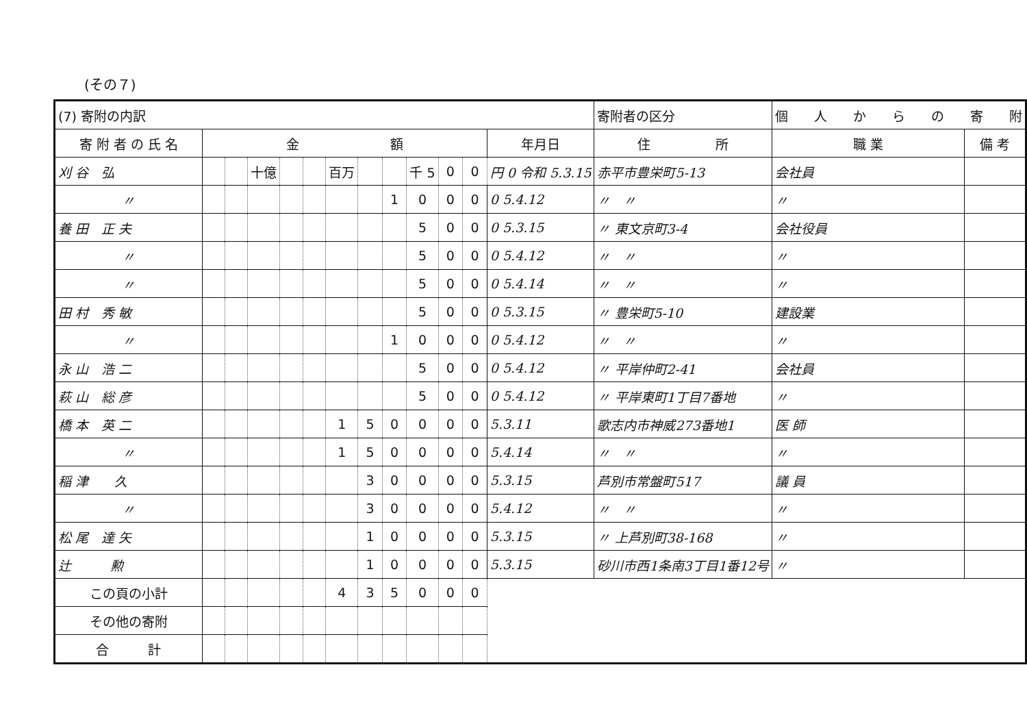(その７)
| (7) 寄附の内訳 | | | | | | | | | | | | | 寄附者の区分 | 個 人 か ら の 寄 附 | | |
| 寄 附 者 の 氏 名 | 金 額 | | | | | | | | | | | 年月日 | 住 所 | | 職 業 | 備 考 |
| 刈 谷 弘 | | | 十億 | | | 百万 | | | 千 5 | 0 | 0 | 円 0 令和 5.3.15 | 赤平市豊栄町5-13 | | 会社員 | |
| 〃 | | | | | | | | 1 | 0 | 0 | 0 | 0 5.4.12 | 〃 〃 | | 〃 | |
| 養 田 正 夫 | | | | | | | | | 5 | 0 | 0 | 0 5.3.15 | 〃 東文京町3-4 | | 会社役員 | |
| 〃 | | | | | | | | | 5 | 0 | 0 | 0 5.4.12 | 〃 〃 | | 〃 | |
| 〃 | | | | | | | | | 5 | 0 | 0 | 0 5.4.14 | 〃 〃 | | 〃 | |
| 田 村 秀 敏 | | | | | | | | | 5 | 0 | 0 | 0 5.3.15 | 〃 豊栄町5-10 | | 建設業 | |
| 〃 | | | | | | | | 1 | 0 | 0 | 0 | 0 5.4.12 | 〃 〃 | | 〃 | |
| 永 山 浩 二 | | | | | | | | | 5 | 0 | 0 | 0 5.4.12 | 〃 平岸仲町2-41 | | 会社員 | |
| 萩 山 総 彦 | | | | | | | | | 5 | 0 | 0 | 0 5.4.12 | 〃 平岸東町1丁目7番地 | | 〃 | |
| 橋 本 英 二 | | | | | | 1 | 5 | 0 | 0 | 0 | 0 | 5.3.11 | 歌志内市神威273番地1 | | 医 師 | |
| 〃 | | | | | | 1 | 5 | 0 | 0 | 0 | 0 | 5.4.14 | 〃 〃 | | 〃 | |
| 稲 津 久 | | | | | | | 3 | 0 | 0 | 0 | 0 | 5.3.15 | 芦別市常盤町517 | | 議 員 | |
| 〃 | | | | | | | 3 | 0 | 0 | 0 | 0 | 5.4.12 | 〃 〃 | | 〃 | |
| 松 尾 達 矢 | | | | | | | 1 | 0 | 0 | 0 | 0 | 5.3.15 | 〃 上芦別町38-168 | | 〃 | |
| 辻 勲 | | | | | | | 1 | 0 | 0 | 0 | 0 | 5.3.15 | 砂川市西1条南3丁目1番12号 | | 〃 | |
| この頁の小計 | | | | | | 4 | 3 | 5 | 0 | 0 | 0 | | | | | |
| その他の寄附 | | | | | | | | | | | | | | | | |
| 合 計 | | | | | | | | | | | | | | | | |